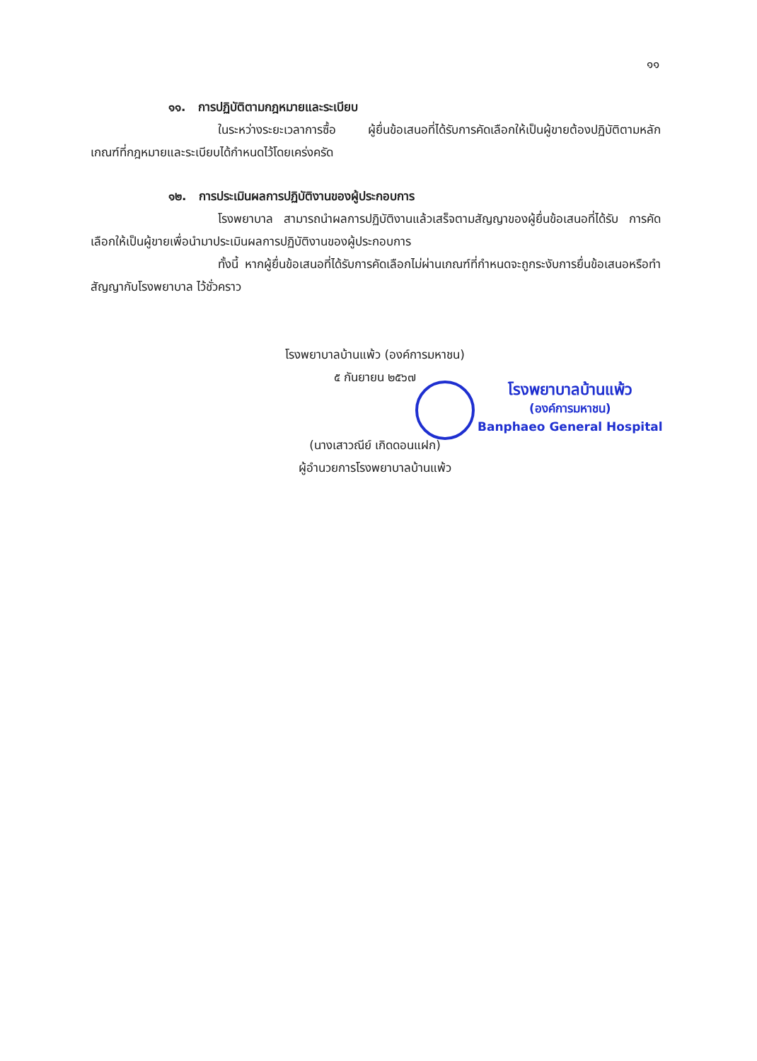๑๑
๑๑. การปฏิบัติตามกฎหมายและระเบียบ
ในระหว่างระยะเวลาการซื้อ ผู้ยื่นข้อเสนอที่ได้รับการคัดเลือกให้เป็นผู้ขายต้องปฏิบัติตามหลักเกณฑ์ที่กฎหมายและระเบียบได้กำหนดไว้โดยเคร่งครัด
๑๒. การประเมินผลการปฏิบัติงานของผู้ประกอบการ
โรงพยาบาล สามารถนำผลการปฏิบัติงานแล้วเสร็จตามสัญญาของผู้ยื่นข้อเสนอที่ได้รับ การคัดเลือกให้เป็นผู้ขายเพื่อนำมาประเมินผลการปฏิบัติงานของผู้ประกอบการ
ทั้งนี้ หากผู้ยื่นข้อเสนอที่ได้รับการคัดเลือกไม่ผ่านเกณฑ์ที่กำหนดจะถูกระงับการยื่นข้อเสนอหรือทำสัญญากับโรงพยาบาล ไว้ชั่วคราว
โรงพยาบาลบ้านแพ้ว (องค์การมหาชน)
๕ กันยายน ๒๕๖๗
(นางเสาวณีย์ เกิดดอนแฝก)
ผู้อำนวยการโรงพยาบาลบ้านแพ้ว
โรงพยาบาลบ้านแพ้ว
(องค์การมหาชน)
Banphaeo General Hospital